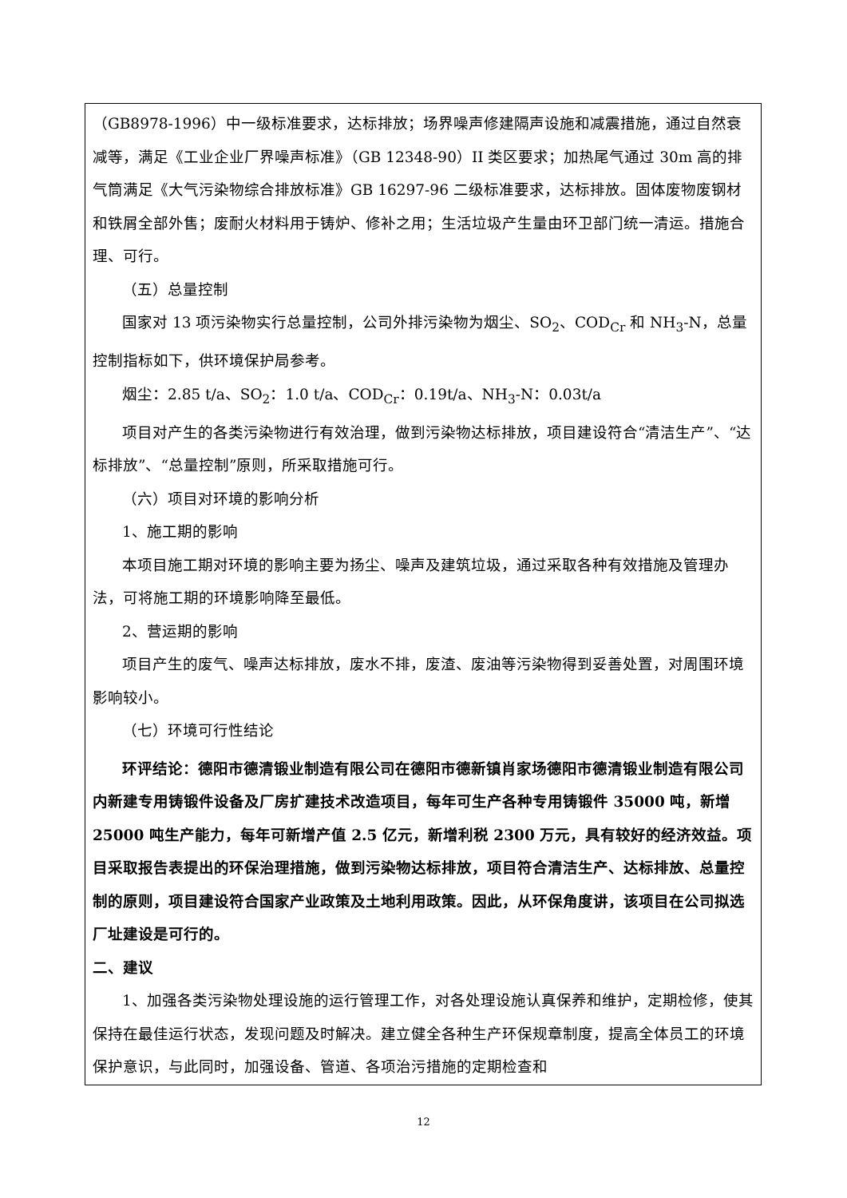（GB8978-1996）中一级标准要求，达标排放；场界噪声修建隔声设施和减震措施，通过自然衰减等，满足《工业企业厂界噪声标准》（GB 12348-90）II 类区要求；加热尾气通过 30m 高的排气筒满足《大气污染物综合排放标准》GB 16297-96 二级标准要求，达标排放。固体废物废钢材和铁屑全部外售；废耐火材料用于铸炉、修补之用；生活垃圾产生量由环卫部门统一清运。措施合理、可行。
（五）总量控制
国家对 13 项污染物实行总量控制，公司外排污染物为烟尘、SO<sub>2</sub>、COD<sub>Cr</sub> 和 NH<sub>3</sub>-N，总量控制指标如下，供环境保护局参考。
烟尘：2.85 t/a、SO<sub>2</sub>：1.0 t/a、COD<sub>Cr</sub>：0.19t/a、NH<sub>3</sub>-N：0.03t/a
项目对产生的各类污染物进行有效治理，做到污染物达标排放，项目建设符合“清洁生产”、“达标排放”、“总量控制”原则，所采取措施可行。
（六）项目对环境的影响分析
1、施工期的影响
本项目施工期对环境的影响主要为扬尘、噪声及建筑垃圾，通过采取各种有效措施及管理办法，可将施工期的环境影响降至最低。
2、营运期的影响
项目产生的废气、噪声达标排放，废水不排，废渣、废油等污染物得到妥善处置，对周围环境影响较小。
（七）环境可行性结论
环评结论：德阳市德清锻业制造有限公司在德阳市德新镇肖家场德阳市德清锻业制造有限公司内新建专用铸锻件设备及厂房扩建技术改造项目，每年可生产各种专用铸锻件 35000 吨，新增 25000 吨生产能力，每年可新增产值 2.5 亿元，新增利税 2300 万元，具有较好的经济效益。项目采取报告表提出的环保治理措施，做到污染物达标排放，项目符合清洁生产、达标排放、总量控制的原则，项目建设符合国家产业政策及土地利用政策。因此，从环保角度讲，该项目在公司拟选厂址建设是可行的。
二、建议
1、加强各类污染物处理设施的运行管理工作，对各处理设施认真保养和维护，定期检修，使其保持在最佳运行状态，发现问题及时解决。建立健全各种生产环保规章制度，提高全体员工的环境保护意识，与此同时，加强设备、管道、各项治污措施的定期检查和
12